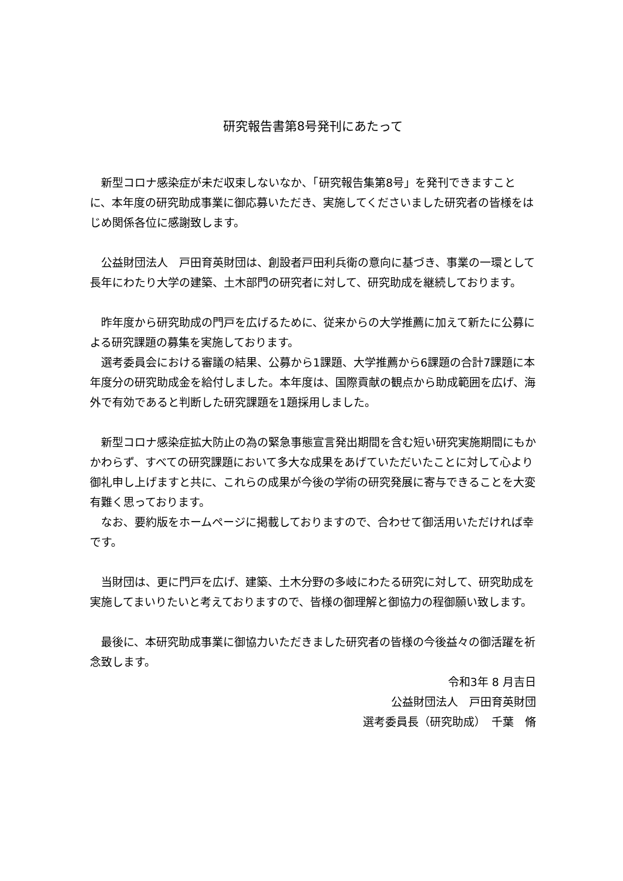研究報告書第8号発刊にあたって
新型コロナ感染症が未だ収束しないなか、「研究報告集第8号」を発刊できますことに、本年度の研究助成事業に御応募いただき、実施してくださいました研究者の皆様をはじめ関係各位に感謝致します。
公益財団法人　戸田育英財団は、創設者戸田利兵衛の意向に基づき、事業の一環として長年にわたり大学の建築、土木部門の研究者に対して、研究助成を継続しております。
昨年度から研究助成の門戸を広げるために、従来からの大学推薦に加えて新たに公募による研究課題の募集を実施しております。
選考委員会における審議の結果、公募から1課題、大学推薦から6課題の合計7課題に本年度分の研究助成金を給付しました。本年度は、国際貢献の観点から助成範囲を広げ、海外で有効であると判断した研究課題を1題採用しました。
新型コロナ感染症拡大防止の為の緊急事態宣言発出期間を含む短い研究実施期間にもかかわらず、すべての研究課題において多大な成果をあげていただいたことに対して心より御礼申し上げますと共に、これらの成果が今後の学術の研究発展に寄与できることを大変有難く思っております。
なお、要約版をホームページに掲載しておりますので、合わせて御活用いただければ幸です。
当財団は、更に門戸を広げ、建築、土木分野の多岐にわたる研究に対して、研究助成を実施してまいりたいと考えておりますので、皆様の御理解と御協力の程御願い致します。
最後に、本研究助成事業に御協力いただきました研究者の皆様の今後益々の御活躍を祈念致します。
令和3年 8 月吉日
公益財団法人　戸田育英財団
選考委員長（研究助成）　千葉　脩